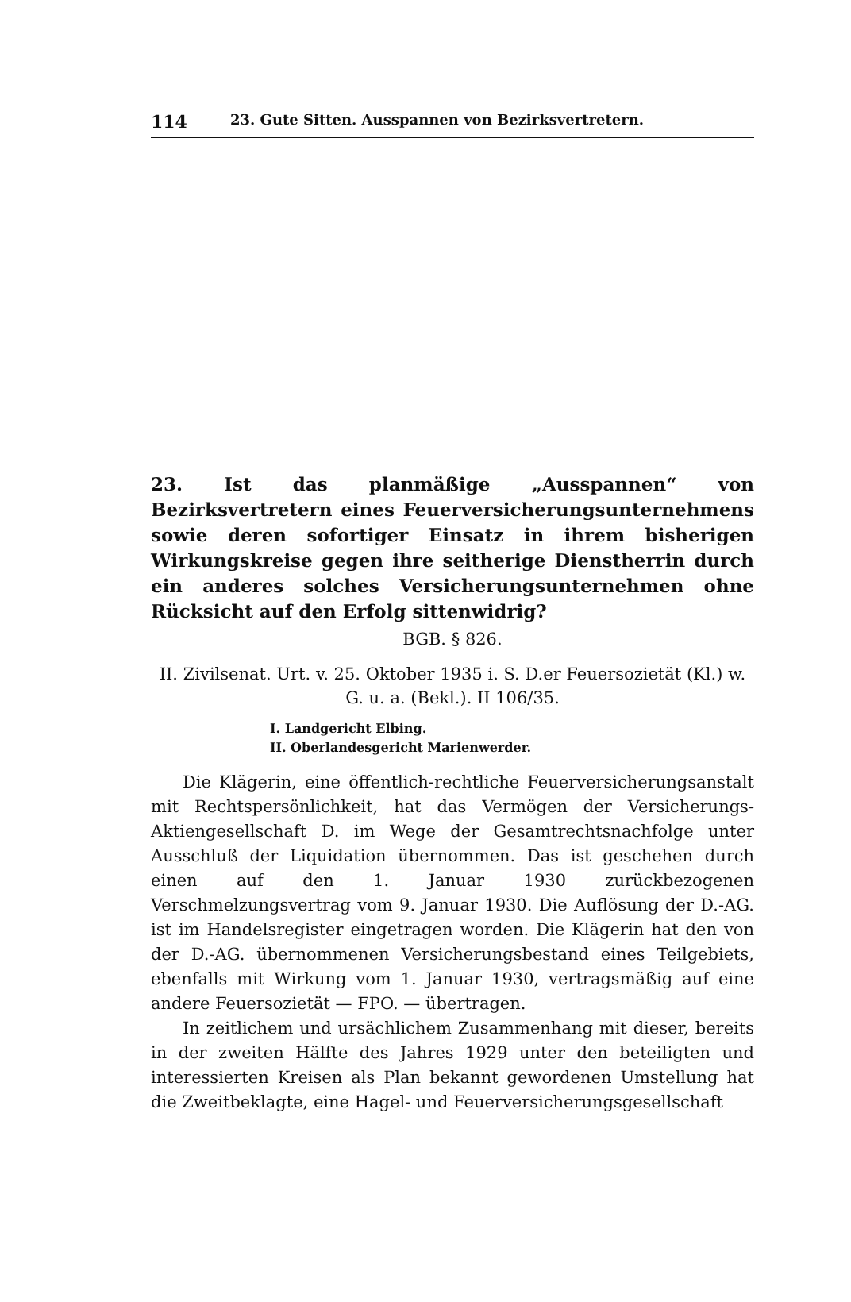114 23. Gute Sitten. Ausspannen von Bezirksvertretern.
23. Ist das planmäßige „Ausspannen“ von Bezirksvertretern eines Feuerversicherungsunternehmens sowie deren sofortiger Einsatz in ihrem bisherigen Wirkungskreise gegen ihre seitherige Dienstherrin durch ein anderes solches Versicherungsunternehmen ohne Rücksicht auf den Erfolg sittenwidrig?
BGB. § 826.
II. Zivilsenat. Urt. v. 25. Oktober 1935 i. S. D.er Feuersozietät (Kl.) w. G. u. a. (Bekl.). II 106/35.
I. Landgericht Elbing.
II. Oberlandesgericht Marienwerder.
Die Klägerin, eine öffentlich-rechtliche Feuerversicherungsanstalt mit Rechtspersönlichkeit, hat das Vermögen der Versicherungs-Aktiengesellschaft D. im Wege der Gesamtrechtsnachfolge unter Ausschluß der Liquidation übernommen. Das ist geschehen durch einen auf den 1. Januar 1930 zurückbezogenen Verschmelzungsvertrag vom 9. Januar 1930. Die Auflösung der D.-AG. ist im Handelsregister eingetragen worden. Die Klägerin hat den von der D.-AG. übernommenen Versicherungsbestand eines Teilgebiets, ebenfalls mit Wirkung vom 1. Januar 1930, vertragsmäßig auf eine andere Feuersozietät — FPO. — übertragen.
In zeitlichem und ursächlichem Zusammenhang mit dieser, bereits in der zweiten Hälfte des Jahres 1929 unter den beteiligten und interessierten Kreisen als Plan bekannt gewordenen Umstellung hat die Zweitbeklagte, eine Hagel- und Feuerversicherungsgesellschaft